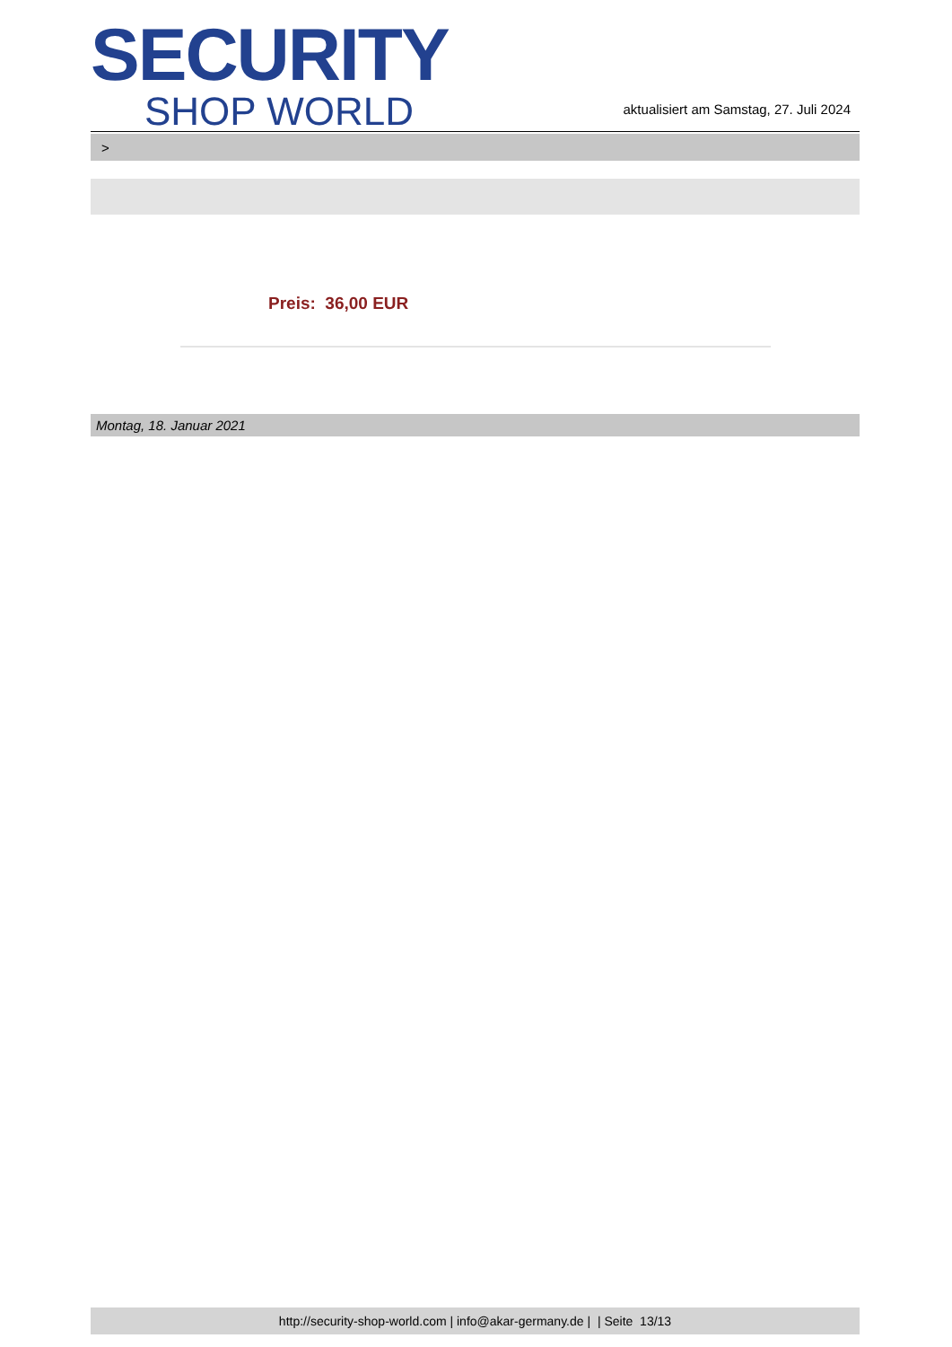SECURITY
SHOP WORLD
aktualisiert am Samstag, 27. Juli 2024
>
Preis: 36,00 EUR
Montag, 18. Januar 2021
http://security-shop-world.com | info@akar-germany.de | | Seite 13/13